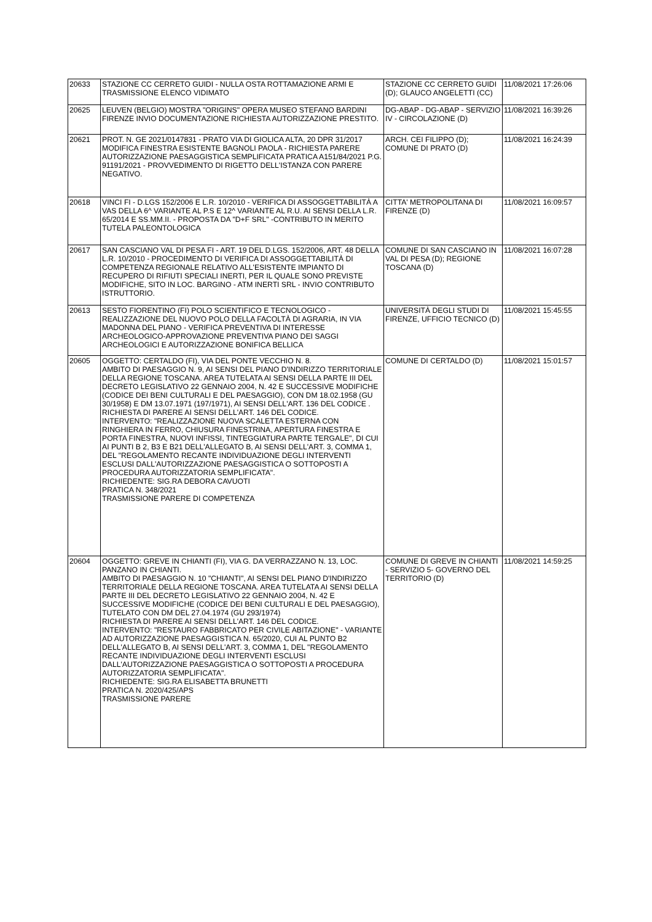| 20633 | STAZIONE CC CERRETO GUIDI - NULLA OSTA ROTTAMAZIONE ARMI E TRASMISSIONE ELENCO VIDIMATO | STAZIONE CC CERRETO GUIDI (D); GLAUCO ANGELETTI (CC) | 11/08/2021 17:26:06 |
| 20625 | LEUVEN (BELGIO) MOSTRA "ORIGINS" OPERA MUSEO STEFANO BARDINI FIRENZE INVIO DOCUMENTAZIONE RICHIESTA AUTORIZZAZIONE PRESTITO. | DG-ABAP - DG-ABAP - SERVIZIO IV - CIRCOLAZIONE (D) | 11/08/2021 16:39:26 |
| 20621 | PROT. N. GE 2021/0147831 - PRATO VIA DI GIOLICA ALTA, 20 DPR 31/2017 MODIFICA FINESTRA ESISTENTE BAGNOLI PAOLA - RICHIESTA PARERE AUTORIZZAZIONE PAESAGGISTICA SEMPLIFICATA PRATICA A151/84/2021 P.G. 91191/2021 - PROVVEDIMENTO DI RIGETTO DELL'ISTANZA CON PARERE NEGATIVO. | ARCH. CEI FILIPPO (D); COMUNE DI PRATO (D) | 11/08/2021 16:24:39 |
| 20618 | VINCI FI - D.LGS 152/2006 E L.R. 10/2010 - VERIFICA DI ASSOGGETTABILITÀ A VAS DELLA 6^ VARIANTE AL P.S E 12^ VARIANTE AL R.U. AI SENSI DELLA L.R. 65/2014 E SS.MM.II. - PROPOSTA DA "D+F SRL" -CONTRIBUTO IN MERITO TUTELA PALEONTOLOGICA | CITTA' METROPOLITANA DI FIRENZE (D) | 11/08/2021 16:09:57 |
| 20617 | SAN CASCIANO VAL DI PESA FI - ART. 19 DEL D.LGS. 152/2006, ART. 48 DELLA L.R. 10/2010 - PROCEDIMENTO DI VERIFICA DI ASSOGGETTABILITÀ DI COMPETENZA REGIONALE RELATIVO ALL'ESISTENTE IMPIANTO DI RECUPERO DI RIFIUTI SPECIALI INERTI, PER IL QUALE SONO PREVISTE MODIFICHE, SITO IN LOC. BARGINO - ATM INERTI SRL - INVIO CONTRIBUTO ISTRUTTORIO. | COMUNE DI SAN CASCIANO IN VAL DI PESA (D); REGIONE TOSCANA (D) | 11/08/2021 16:07:28 |
| 20613 | SESTO FIORENTINO (FI) POLO SCIENTIFICO E TECNOLOGICO - REALIZZAZIONE DEL NUOVO POLO DELLA FACOLTÀ DI AGRARIA, IN VIA MADONNA DEL PIANO - VERIFICA PREVENTIVA DI INTERESSE ARCHEOLOGICO-APPROVAZIONE PREVENTIVA PIANO DEI SAGGI ARCHEOLOGICI E AUTORIZZAZIONE BONIFICA BELLICA | UNIVERSITÀ DEGLI STUDI DI FIRENZE, UFFICIO TECNICO (D) | 11/08/2021 15:45:55 |
| 20605 | OGGETTO: CERTALDO (FI), VIA DEL PONTE VECCHIO N. 8. AMBITO DI PAESAGGIO N. 9, AI SENSI DEL PIANO D'INDIRIZZO TERRITORIALE DELLA REGIONE TOSCANA. AREA TUTELATA AI SENSI DELLA PARTE III DEL DECRETO LEGISLATIVO 22 GENNAIO 2004, N. 42 E SUCCESSIVE MODIFICHE (CODICE DEI BENI CULTURALI E DEL PAESAGGIO), CON DM 18.02.1958 (GU 30/1958) E DM 13.07.1971 (197/1971), AI SENSI DELL'ART. 136 DEL CODICE . RICHIESTA DI PARERE AI SENSI DELL'ART. 146 DEL CODICE. INTERVENTO: "REALIZZAZIONE NUOVA SCALETTA ESTERNA CON RINGHIERA IN FERRO, CHIUSURA FINESTRINA, APERTURA FINESTRA E PORTA FINESTRA, NUOVI INFISSI, TINTEGGIATURA PARTE TERGALE", DI CUI AI PUNTI B 2, B3 E B21 DELL'ALLEGATO B, AI SENSI DELL'ART. 3, COMMA 1, DEL "REGOLAMENTO RECANTE INDIVIDUAZIONE DEGLI INTERVENTI ESCLUSI DALL'AUTORIZZAZIONE PAESAGGISTICA O SOTTOPOSTI A PROCEDURA AUTORIZZATORIA SEMPLIFICATA". RICHIEDENTE: SIG.RA DEBORA CAVUOTI PRATICA N. 348/2021 TRASMISSIONE PARERE DI COMPETENZA | COMUNE DI CERTALDO (D) | 11/08/2021 15:01:57 |
| 20604 | OGGETTO: GREVE IN CHIANTI (FI), VIA G. DA VERRAZZANO N. 13, LOC. PANZANO IN CHIANTI. AMBITO DI PAESAGGIO N. 10 "CHIANTI", AI SENSI DEL PIANO D'INDIRIZZO TERRITORIALE DELLA REGIONE TOSCANA. AREA TUTELATA AI SENSI DELLA PARTE III DEL DECRETO LEGISLATIVO 22 GENNAIO 2004, N. 42 E SUCCESSIVE MODIFICHE (CODICE DEI BENI CULTURALI E DEL PAESAGGIO), TUTELATO CON DM DEL 27.04.1974 (GU 293/1974) RICHIESTA DI PARERE AI SENSI DELL'ART. 146 DEL CODICE. INTERVENTO: "RESTAURO FABBRICATO PER CIVILE ABITAZIONE" - VARIANTE AD AUTORIZZAZIONE PAESAGGISTICA N. 65/2020, CUI AL PUNTO B2 DELL'ALLEGATO B, AI SENSI DELL'ART. 3, COMMA 1, DEL "REGOLAMENTO RECANTE INDIVIDUAZIONE DEGLI INTERVENTI ESCLUSI DALL'AUTORIZZAZIONE PAESAGGISTICA O SOTTOPOSTI A PROCEDURA AUTORIZZATORIA SEMPLIFICATA". RICHIEDENTE: SIG.RA ELISABETTA BRUNETTI PRATICA N. 2020/425/APS TRASMISSIONE PARERE | COMUNE DI GREVE IN CHIANTI - SERVIZIO 5- GOVERNO DEL TERRITORIO (D) | 11/08/2021 14:59:25 |